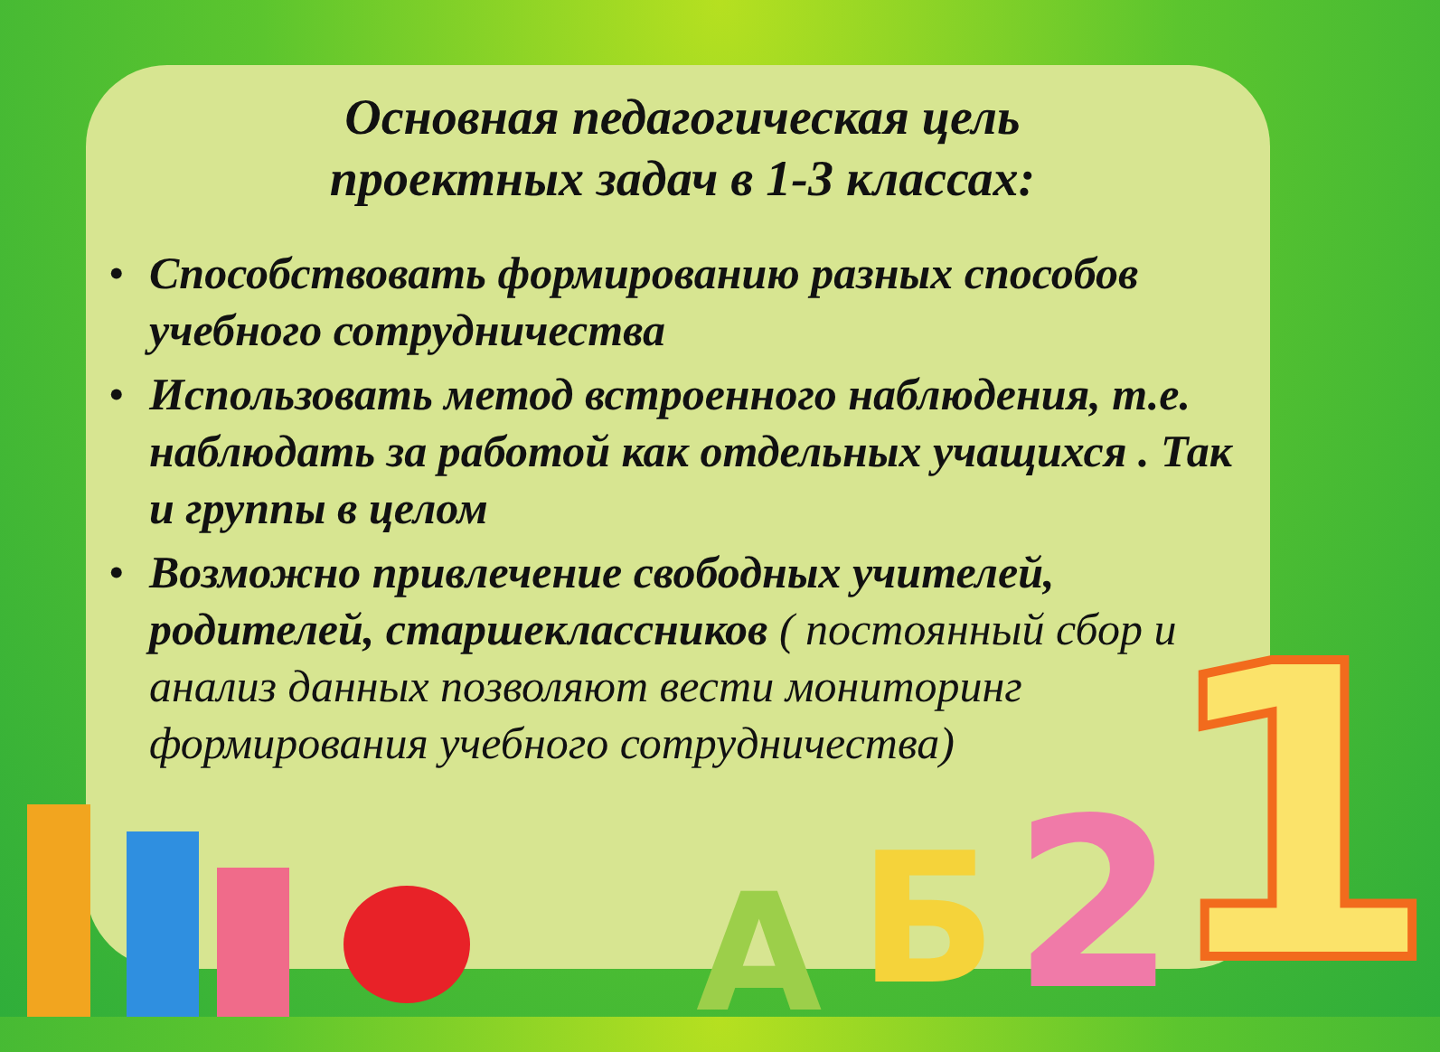Основная педагогическая цель
проектных задач в 1-3 классах:
• Способствовать формированию разных способов учебного сотрудничества
• Использовать метод встроенного наблюдения, т.е. наблюдать за работой как отдельных учащихся . Так и группы в целом
• Возможно привлечение свободных учителей, родителей, старшеклассников ( постоянный сбор и анализ данных позволяют вести мониторинг формирования учебного сотрудничества)
A Б 2 1